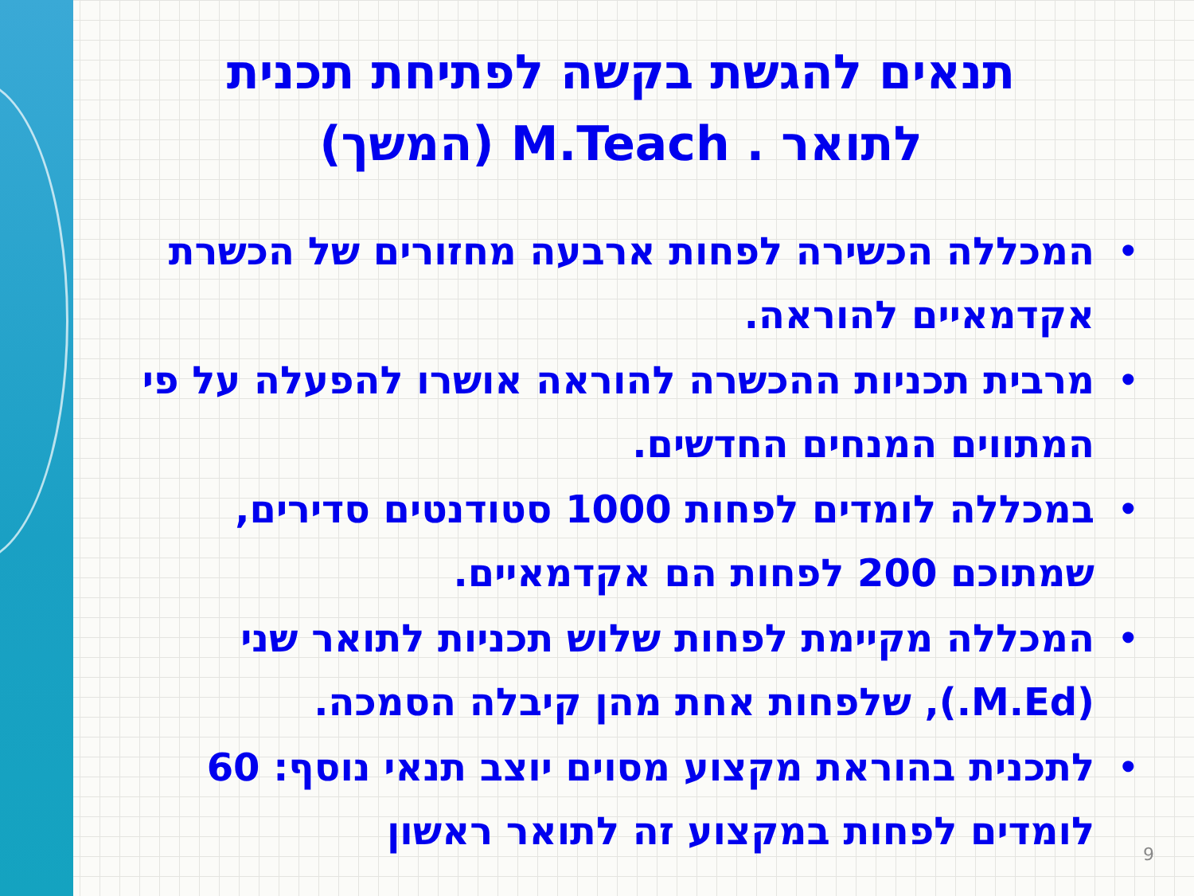תנאים להגשת בקשה לפתיחת תכנית
לתואר . M.Teach (המשך)
• המכללה הכשירה לפחות ארבעה מחזורים של הכשרת אקדמאיים להוראה.
• מרבית תכניות ההכשרה להוראה אושרו להפעלה על פי המתווים המנחים החדשים.
• במכללה לומדים לפחות 1000 סטודנטים סדירים, שמתוכם 200 לפחות הם אקדמאיים.
• המכללה מקיימת לפחות שלוש תכניות לתואר שני (M.Ed.), שלפחות אחת מהן קיבלה הסמכה.
• לתכנית בהוראת מקצוע מסוים יוצב תנאי נוסף: 60 לומדים לפחות במקצוע זה לתואר ראשון
9